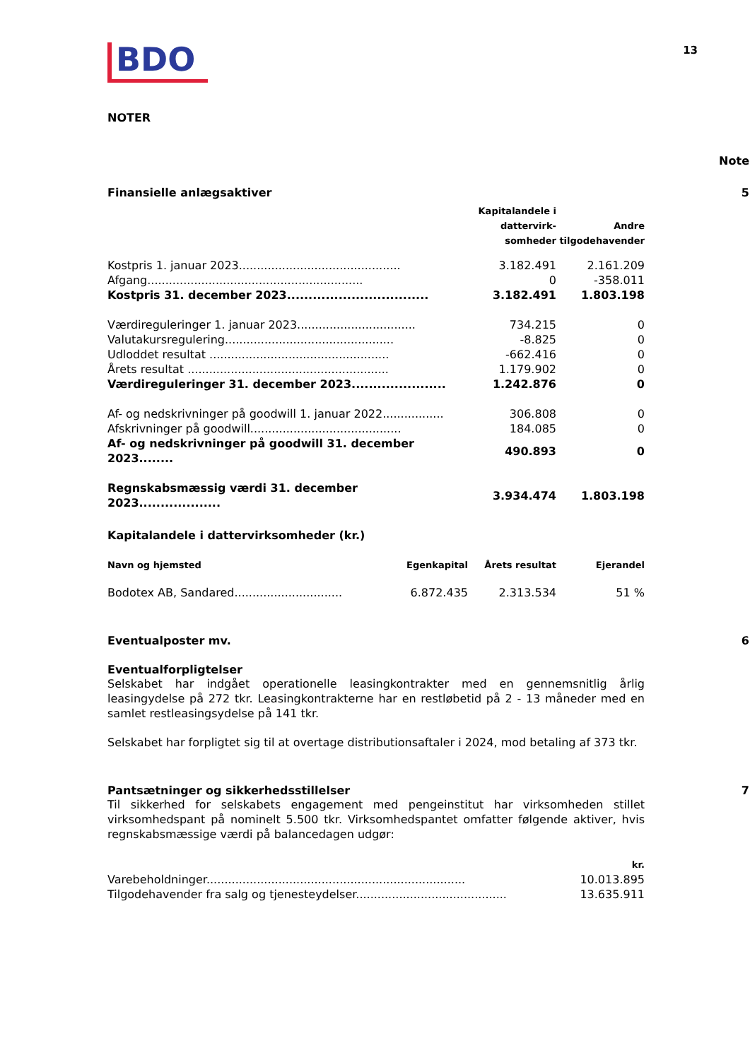13
BDO
NOTER
Note
Finansielle anlægsaktiver 5
| | Kapitalandele i dattervirk- somheder | Andre tilgodehavender |
| --- | --- | --- |
| Kostpris 1. januar 2023............................................. | 3.182.491 | 2.161.209 |
| Afgang............................................................ | 0 | -358.011 |
| Kostpris 31. december 2023................................. | 3.182.491 | 1.803.198 |
| Værdireguleringer 1. januar 2023................................. | 734.215 | 0 |
| Valutakursregulering............................................... | -8.825 | 0 |
| Udloddet resultat .................................................. | -662.416 | 0 |
| Årets resultat ........................................................ | 1.179.902 | 0 |
| Værdireguleringer 31. december 2023...................... | 1.242.876 | 0 |
| Af- og nedskrivninger på goodwill 1. januar 2022................. | 306.808 | 0 |
| Afskrivninger på goodwill.......................................... | 184.085 | 0 |
| Af- og nedskrivninger på goodwill 31. december 2023........ | 490.893 | 0 |
| Regnskabsmæssig værdi 31. december 2023................... | 3.934.474 | 1.803.198 |
Kapitalandele i dattervirksomheder (kr.)
| Navn og hjemsted | Egenkapital | Årets resultat | Ejerandel |
| --- | --- | --- | --- |
| Bodotex AB, Sandared.............................. | 6.872.435 | 2.313.534 | 51 % |
Eventualposter mv. 6
Eventualforpligtelser
Selskabet har indgået operationelle leasingkontrakter med en gennemsnitlig årlig leasingydelse på 272 tkr. Leasingkontrakterne har en restløbetid på 2 - 13 måneder med en samlet restleasingsydelse på 141 tkr.
Selskabet har forpligtet sig til at overtage distributionsaftaler i 2024, mod betaling af 373 tkr.
Pantsætninger og sikkerhedsstillelser 7
Til sikkerhed for selskabets engagement med pengeinstitut har virksomheden stillet virksomhedspant på nominelt 5.500 tkr. Virksomhedspantet omfatter følgende aktiver, hvis regnskabsmæssige værdi på balancedagen udgør:
| | kr. |
| --- | --- |
| Varebeholdninger........................................................................ | 10.013.895 |
| Tilgodehavender fra salg og tjenesteydelser.......................................... | 13.635.911 |